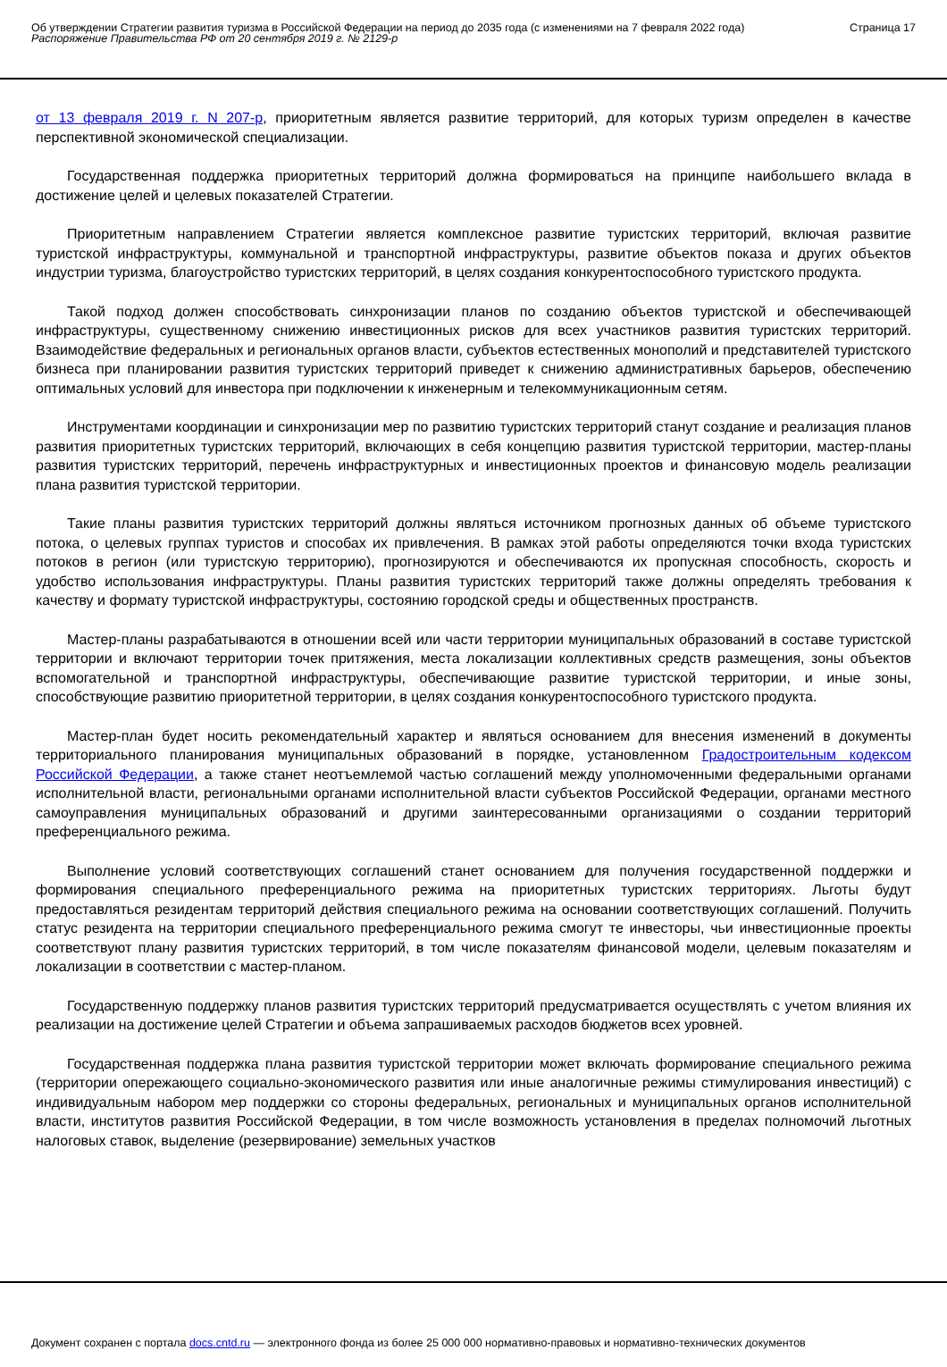Об утверждении Стратегии развития туризма в Российской Федерации на период до 2035 года (с изменениями на 7 февраля 2022 года)
Распоряжение Правительства РФ от 20 сентября 2019 г. № 2129-р
Страница 17
от 13 февраля 2019 г. N 207-р, приоритетным является развитие территорий, для которых туризм определен в качестве перспективной экономической специализации.
Государственная поддержка приоритетных территорий должна формироваться на принципе наибольшего вклада в достижение целей и целевых показателей Стратегии.
Приоритетным направлением Стратегии является комплексное развитие туристских территорий, включая развитие туристской инфраструктуры, коммунальной и транспортной инфраструктуры, развитие объектов показа и других объектов индустрии туризма, благоустройство туристских территорий, в целях создания конкурентоспособного туристского продукта.
Такой подход должен способствовать синхронизации планов по созданию объектов туристской и обеспечивающей инфраструктуры, существенному снижению инвестиционных рисков для всех участников развития туристских территорий. Взаимодействие федеральных и региональных органов власти, субъектов естественных монополий и представителей туристского бизнеса при планировании развития туристских территорий приведет к снижению административных барьеров, обеспечению оптимальных условий для инвестора при подключении к инженерным и телекоммуникационным сетям.
Инструментами координации и синхронизации мер по развитию туристских территорий станут создание и реализация планов развития приоритетных туристских территорий, включающих в себя концепцию развития туристской территории, мастер-планы развития туристских территорий, перечень инфраструктурных и инвестиционных проектов и финансовую модель реализации плана развития туристской территории.
Такие планы развития туристских территорий должны являться источником прогнозных данных об объеме туристского потока, о целевых группах туристов и способах их привлечения. В рамках этой работы определяются точки входа туристских потоков в регион (или туристскую территорию), прогнозируются и обеспечиваются их пропускная способность, скорость и удобство использования инфраструктуры. Планы развития туристских территорий также должны определять требования к качеству и формату туристской инфраструктуры, состоянию городской среды и общественных пространств.
Мастер-планы разрабатываются в отношении всей или части территории муниципальных образований в составе туристской территории и включают территории точек притяжения, места локализации коллективных средств размещения, зоны объектов вспомогательной и транспортной инфраструктуры, обеспечивающие развитие туристской территории, и иные зоны, способствующие развитию приоритетной территории, в целях создания конкурентоспособного туристского продукта.
Мастер-план будет носить рекомендательный характер и являться основанием для внесения изменений в документы территориального планирования муниципальных образований в порядке, установленном Градостроительным кодексом Российской Федерации, а также станет неотъемлемой частью соглашений между уполномоченными федеральными органами исполнительной власти, региональными органами исполнительной власти субъектов Российской Федерации, органами местного самоуправления муниципальных образований и другими заинтересованными организациями о создании территорий преференциального режима.
Выполнение условий соответствующих соглашений станет основанием для получения государственной поддержки и формирования специального преференциального режима на приоритетных туристских территориях. Льготы будут предоставляться резидентам территорий действия специального режима на основании соответствующих соглашений. Получить статус резидента на территории специального преференциального режима смогут те инвесторы, чьи инвестиционные проекты соответствуют плану развития туристских территорий, в том числе показателям финансовой модели, целевым показателям и локализации в соответствии с мастер-планом.
Государственную поддержку планов развития туристских территорий предусматривается осуществлять с учетом влияния их реализации на достижение целей Стратегии и объема запрашиваемых расходов бюджетов всех уровней.
Государственная поддержка плана развития туристской территории может включать формирование специального режима (территории опережающего социально-экономического развития или иные аналогичные режимы стимулирования инвестиций) с индивидуальным набором мер поддержки со стороны федеральных, региональных и муниципальных органов исполнительной власти, институтов развития Российской Федерации, в том числе возможность установления в пределах полномочий льготных налоговых ставок, выделение (резервирование) земельных участков
Документ сохранен с портала docs.cntd.ru — электронного фонда из более 25 000 000 нормативно-правовых и нормативно-технических документов